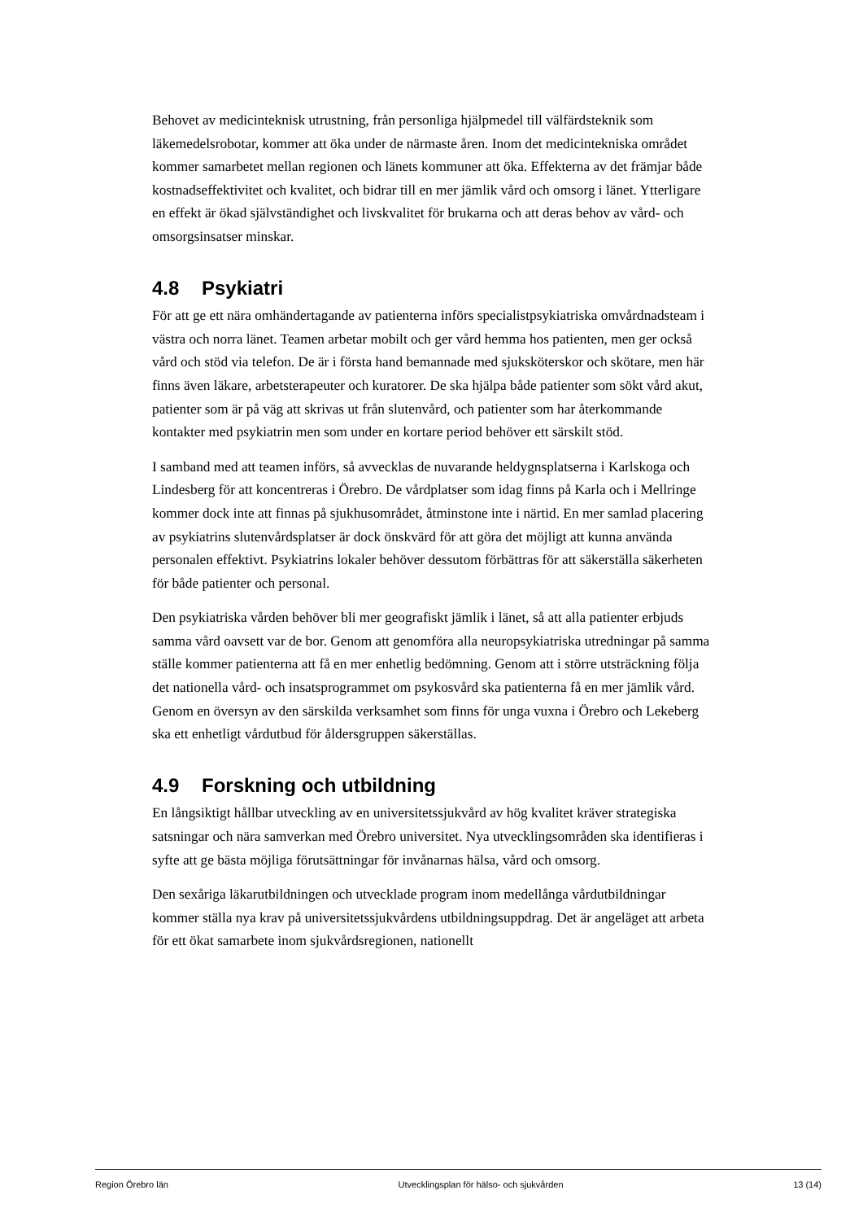Behovet av medicinteknisk utrustning, från personliga hjälpmedel till välfärdsteknik som läkemedelsrobotar, kommer att öka under de närmaste åren. Inom det medicin­tekniska området kommer samarbetet mellan regionen och länets kommuner att öka. Effekterna av det främjar både kostnadseffektivitet och kvalitet, och bidrar till en mer jämlik vård och omsorg i länet. Ytterligare en effekt är ökad självständighet och livs­kvalitet för brukarna och att deras behov av vård- och omsorgsinsatser minskar.
4.8 Psykiatri
För att ge ett nära omhändertagande av patienterna införs specialistpsykiatriska omvårdnadsteam i västra och norra länet. Teamen arbetar mobilt och ger vård hemma hos patienten, men ger också vård och stöd via telefon. De är i första hand bemannade med sjuksköterskor och skötare, men här finns även läkare, arbetsterapeuter och kuratorer. De ska hjälpa både patienter som sökt vård akut, patienter som är på väg att skrivas ut från slutenvård, och patienter som har återkommande kontakter med psykiatrin men som under en kortare period behöver ett särskilt stöd.
I samband med att teamen införs, så avvecklas de nuvarande heldygnsplatserna i Karlskoga och Lindesberg för att koncentreras i Örebro. De vårdplatser som idag finns på Karla och i Mellringe kommer dock inte att finnas på sjukhusområdet, åtminstone inte i närtid. En mer samlad placering av psykiatrins slutenvårdsplatser är dock önskvärd för att göra det möjligt att kunna använda personalen effektivt. Psykiatrins lokaler behöver dessutom förbättras för att säkerställa säkerheten för både patienter och personal.
Den psykiatriska vården behöver bli mer geografiskt jämlik i länet, så att alla patienter erbjuds samma vård oavsett var de bor. Genom att genomföra alla neuro­psykiatriska utredningar på samma ställe kommer patienterna att få en mer enhetlig bedömning. Genom att i större utsträckning följa det nationella vård- och insats­programmet om psykosvård ska patienterna få en mer jämlik vård. Genom en översyn av den särskilda verksamhet som finns för unga vuxna i Örebro och Lekeberg ska ett enhetligt vårdutbud för åldersgruppen säkerställas.
4.9 Forskning och utbildning
En långsiktigt hållbar utveckling av en universitetssjukvård av hög kvalitet kräver strategiska satsningar och nära samverkan med Örebro universitet. Nya utvecklings­områden ska identifieras i syfte att ge bästa möjliga förutsättningar för invånarnas hälsa, vård och omsorg.
Den sexåriga läkarutbildningen och utvecklade program inom medellånga vård­utbildningar kommer ställa nya krav på universitetssjukvårdens utbildningsuppdrag. Det är angeläget att arbeta för ett ökat samarbete inom sjukvårdsregionen, nationellt
Region Örebro län Utvecklingsplan för hälso- och sjukvården 13 (14)